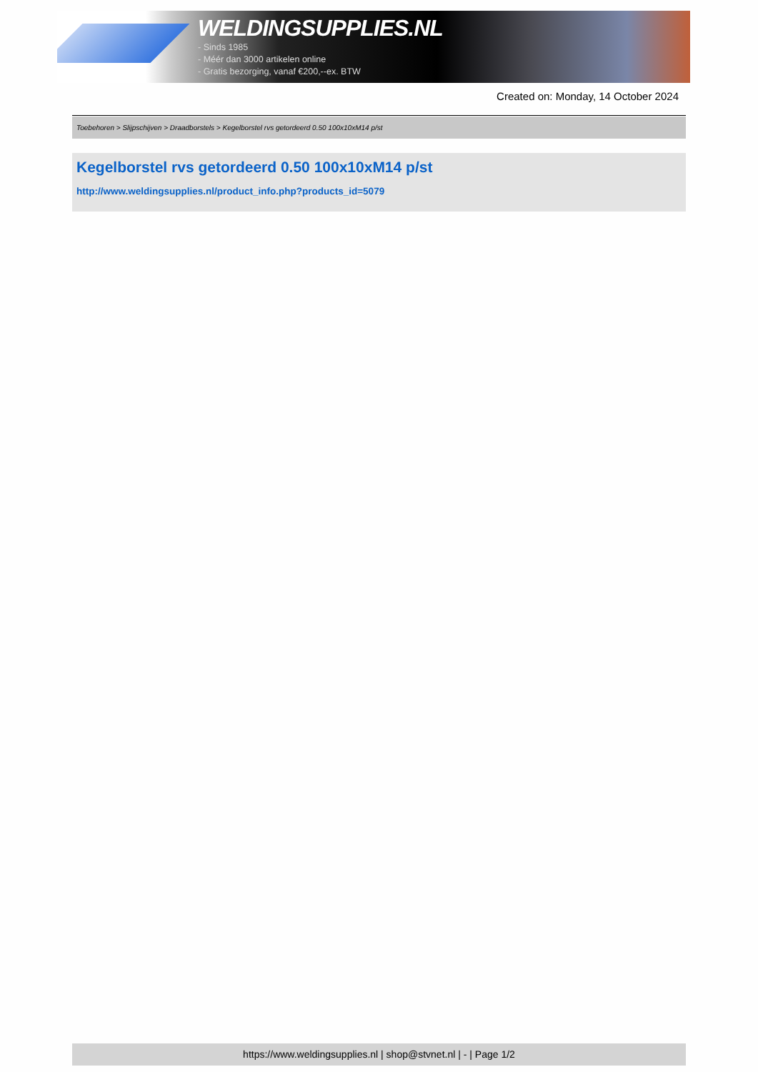WELDINGSUPPLIES.NL
- Sinds 1985
- Méér dan 3000 artikelen online
- Gratis bezorging, vanaf €200,--ex. BTW
Created on: Monday, 14 October 2024
Toebehoren > Slijpschijven > Draadborstels > Kegelborstel rvs getordeerd 0.50 100x10xM14 p/st
Kegelborstel rvs getordeerd 0.50 100x10xM14 p/st
http://www.weldingsupplies.nl/product_info.php?products_id=5079
https://www.weldingsupplies.nl | shop@stvnet.nl | - | Page 1/2